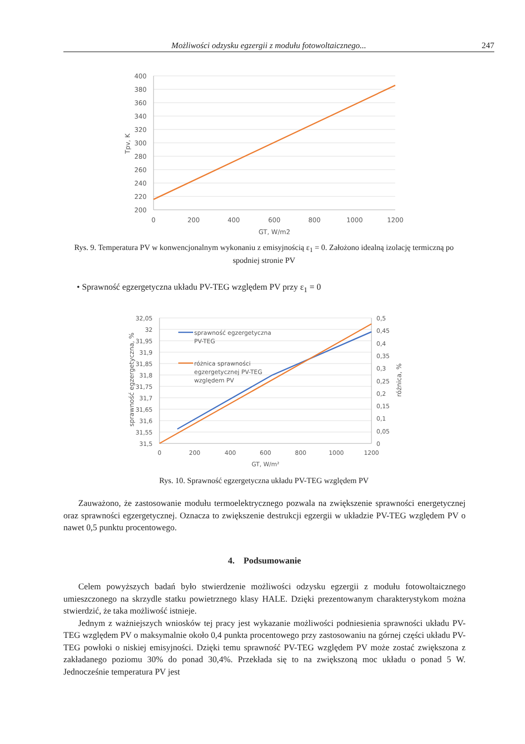Możliwości odzysku egzergii z modułu fotowoltaicznego... 247
400
380
360
340
320
300
280
260
240
220
200
0
200
400
600
800
1000
1200
GT, W/m2
Tpv, K
Rys. 9. Temperatura PV w konwencjonalnym wykonaniu z emisyjnością ε<sub>1</sub> = 0. Założono idealną izolację termiczną po spodniej stronie PV
• Sprawność egzergetyczna układu PV-TEG względem PV przy ε<sub>1</sub> = 0
sprawność egzergetyczna
PV-TEG
różnica sprawności
egzergetycznej PV-TEG
względem PV
32,05
32
31,95
31,9
31,85
31,8
31,75
31,7
31,65
31,6
31,55
31,5
0,5
0,45
0,4
0,35
0,3
0,25
0,2
0,15
0,1
0,05
0
0
200
400
600
800
1000
1200
GT, W/m²
sprawność egzergetyczna, %
różnica, %
Rys. 10. Sprawność egzergetyczna układu PV-TEG względem PV
Zauważono, że zastosowanie modułu termoelektrycznego pozwala na zwiększenie sprawności energetycznej oraz sprawności egzergetycznej. Oznacza to zwiększenie destrukcji egzergii w układzie PV-TEG względem PV o nawet 0,5 punktu procentowego.
4. Podsumowanie
Celem powyższych badań było stwierdzenie możliwości odzysku egzergii z modułu fotowoltaicznego umieszczonego na skrzydle statku powietrznego klasy HALE. Dzięki prezentowanym charakterystykom można stwierdzić, że taka możliwość istnieje.
Jednym z ważniejszych wniosków tej pracy jest wykazanie możliwości podniesienia sprawności układu PV-TEG względem PV o maksymalnie około 0,4 punkta procentowego przy zastosowaniu na górnej części układu PV-TEG powłoki o niskiej emisyjności. Dzięki temu sprawność PV-TEG względem PV może zostać zwiększona z zakładanego poziomu 30% do ponad 30,4%. Przekłada się to na zwiększoną moc układu o ponad 5 W. Jednocześnie temperatura PV jest